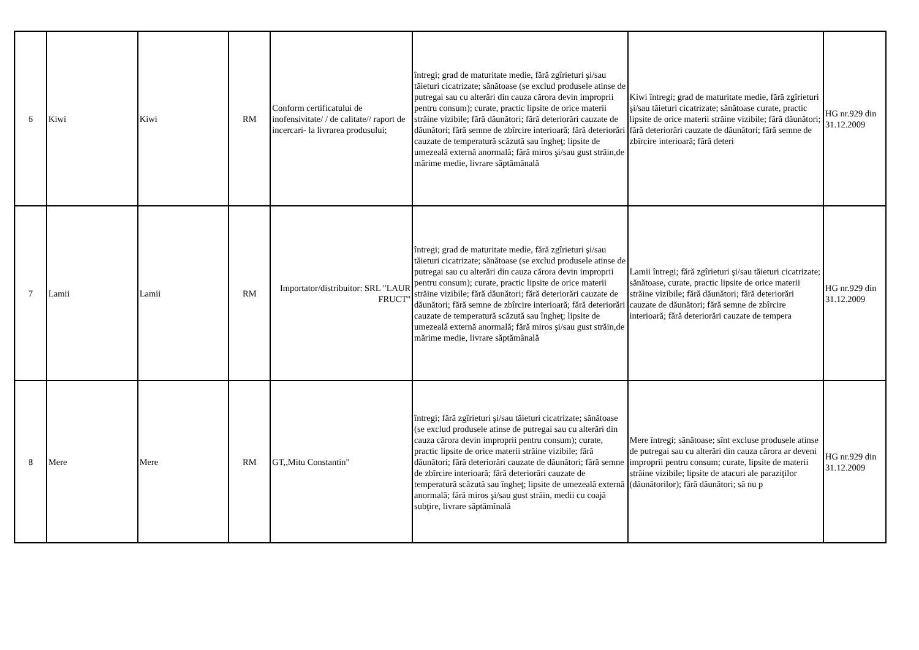| 6 | Kiwi | Kiwi | RM | Conform certificatului de inofensivitate/ / de calitate// raport de incercari- la livrarea produsului; | întregi; grad de maturitate medie, fără zgîrieturi şi/sau tăieturi cicatrizate; sănătoase (se exclud produsele atinse de putregai sau cu alterări din cauza cărora devin improprii pentru consum); curate, practic lipsite de orice materii străine vizibile; fără dăunători; fără deteriorări cauzate de dăunători; fără semne de zbîrcire interioară; fără deteriorări cauzate de temperatură scăzută sau îngheţ; lipsite de umezeală externă anormală; fără miros şi/sau gust străin,de mărime medie, livrare săptămânală | Kiwi întregi; grad de maturitate medie, fără zgîrieturi şi/sau tăieturi cicatrizate; sănătoase curate, practic lipsite de orice materii străine vizibile; fără dăunători; fără deteriorări cauzate de dăunători; fără semne de zbîrcire interioară; fără deteri | HG nr.929 din 31.12.2009 |
| 7 | Lamii | Lamii | RM | Importator/distribuitor: SRL "LAUR FRUCT" | întregi; grad de maturitate medie, fără zgîrieturi şi/sau tăieturi cicatrizate; sănătoase (se exclud produsele atinse de putregai sau cu alterări din cauza cărora devin improprii pentru consum); curate, practic lipsite de orice materii străine vizibile; fără dăunători; fără deteriorări cauzate de dăunători; fără semne de zbîrcire interioară; fără deteriorări cauzate de temperatură scăzută sau îngheţ; lipsite de umezeală externă anormală; fără miros şi/sau gust străin,de mărime medie, livrare săptămânală | Lamii întregi; fără zgîrieturi şi/sau tăieturi cicatrizate; sănătoase, curate, practic lipsite de orice materii străine vizibile; fără dăunători; fără deteriorări cauzate de dăunători; fără semne de zbîrcire interioară; fără deteriorări cauzate de tempera | HG nr.929 din 31.12.2009 |
| 8 | Mere | Mere | RM | GT,,Mitu Constantin" | întregi; fără zgîrieturi şi/sau tăieturi cicatrizate; sănătoase (se exclud produsele atinse de putregai sau cu alterări din cauza cărora devin improprii pentru consum); curate, practic lipsite de orice materii străine vizibile; fără dăunători; fără deteriorări cauzate de dăunători; fără semne de zbîrcire interioară; fără deteriorări cauzate de temperatură scăzută sau îngheţ; lipsite de umezeală externă anormală; fără miros şi/sau gust străin, medii cu coajă subţire, livrare săptămînală | Mere întregi; sănătoase; sînt excluse produsele atinse de putregai sau cu alterări din cauza cărora ar deveni improprii pentru consum; curate, lipsite de materii străine vizibile; lipsite de atacuri ale paraziţilor (dăunătorilor); fără dăunători; să nu p | HG nr.929 din 31.12.2009 |